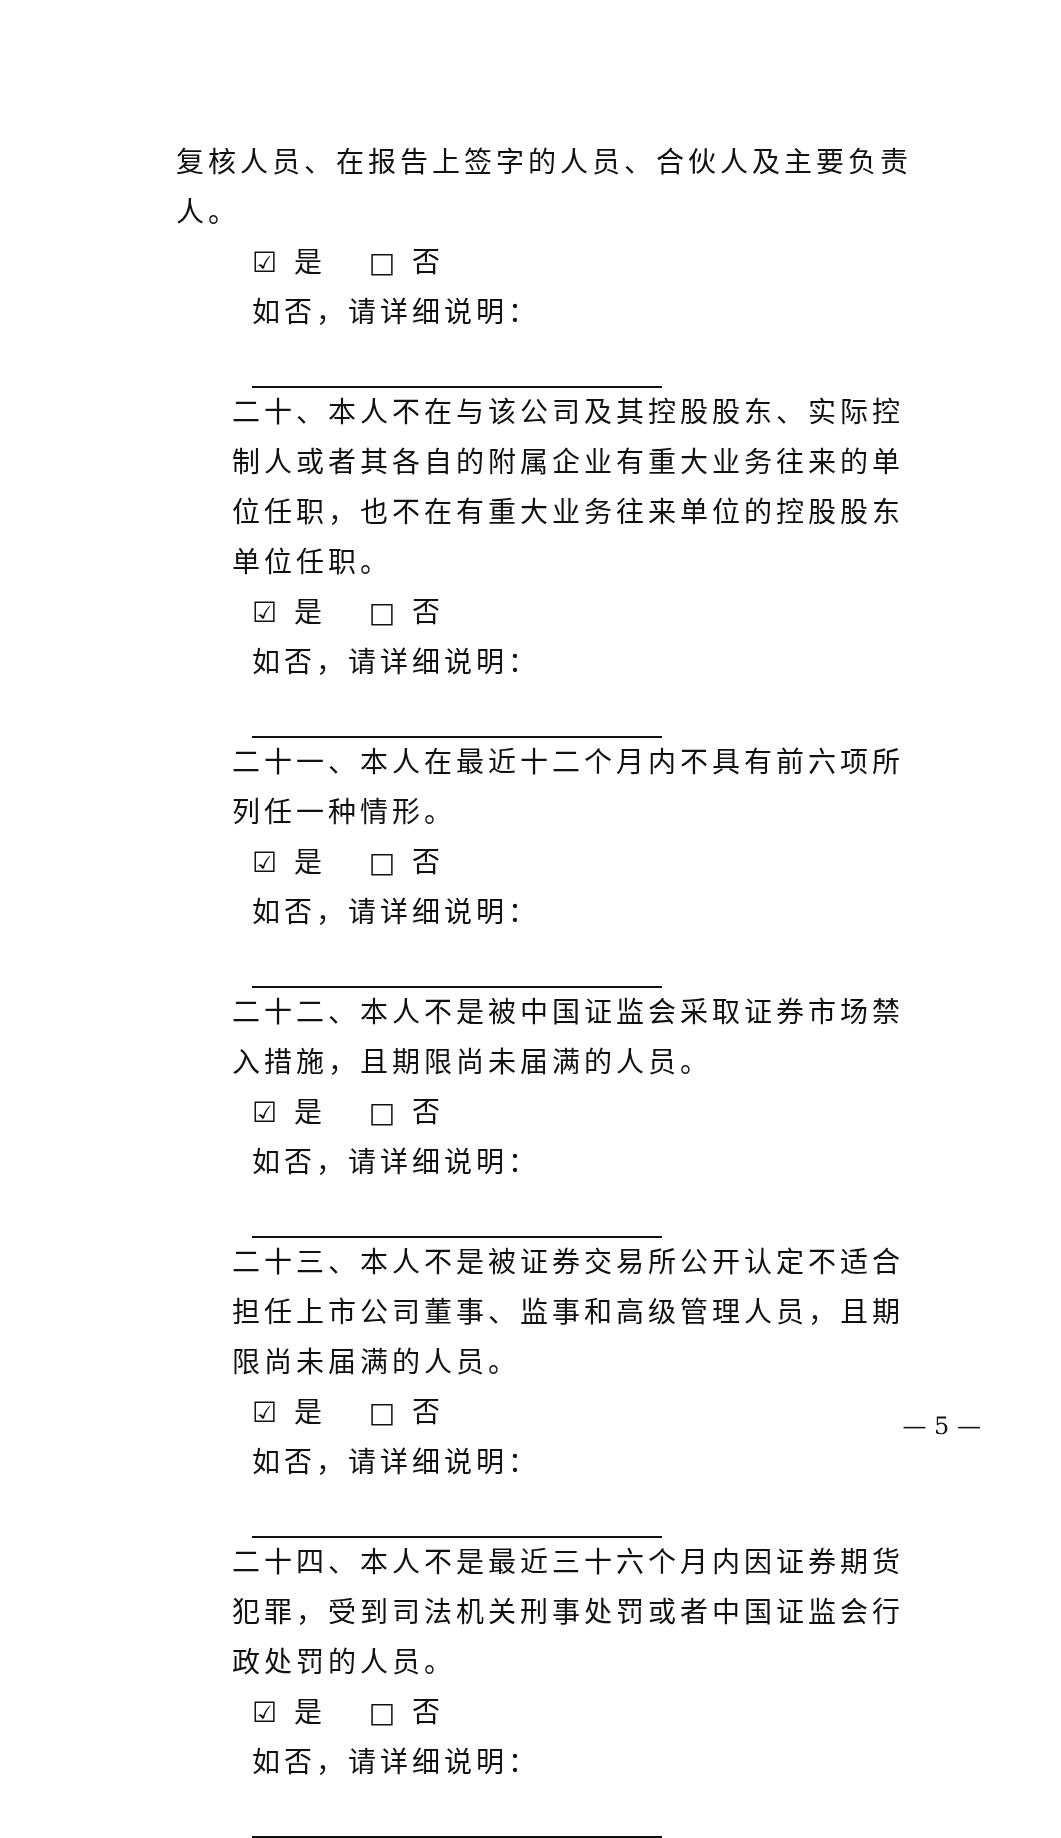复核人员、在报告上签字的人员、合伙人及主要负责人。
☑ 是 □ 否
如否，请详细说明：
二十、本人不在与该公司及其控股股东、实际控制人或者其各自的附属企业有重大业务往来的单位任职，也不在有重大业务往来单位的控股股东单位任职。
☑ 是 □ 否
如否，请详细说明：
二十一、本人在最近十二个月内不具有前六项所列任一种情形。
☑ 是 □ 否
如否，请详细说明：
二十二、本人不是被中国证监会采取证券市场禁入措施，且期限尚未届满的人员。
☑ 是 □ 否
如否，请详细说明：
二十三、本人不是被证券交易所公开认定不适合担任上市公司董事、监事和高级管理人员，且期限尚未届满的人员。
☑ 是 □ 否
如否，请详细说明：
二十四、本人不是最近三十六个月内因证券期货犯罪，受到司法机关刑事处罚或者中国证监会行政处罚的人员。
☑ 是 □ 否
如否，请详细说明：
— 5 —